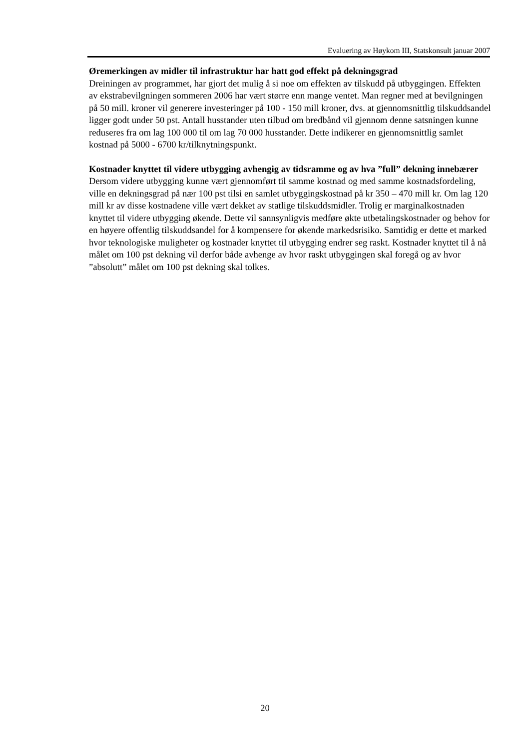Evaluering av Høykom III, Statskonsult januar 2007
Øremerkingen av midler til infrastruktur har hatt god effekt på dekningsgrad
Dreiningen av programmet, har gjort det mulig å si noe om effekten av tilskudd på utbyggingen. Effekten av ekstrabevilgningen sommeren 2006 har vært større enn mange ventet. Man regner med at bevilgningen på 50 mill. kroner vil generere investeringer på 100 - 150 mill kroner, dvs. at gjennomsnittlig tilskuddsandel ligger godt under 50 pst. Antall husstander uten tilbud om bredbånd vil gjennom denne satsningen kunne reduseres fra om lag 100 000 til om lag 70 000 husstander. Dette indikerer en gjennomsnittlig samlet kostnad på 5000 - 6700 kr/tilknytningspunkt.
Kostnader knyttet til videre utbygging avhengig av tidsramme og av hva ”full” dekning innebærer
Dersom videre utbygging kunne vært gjennomført til samme kostnad og med samme kostnadsfordeling, ville en dekningsgrad på nær 100 pst tilsi en samlet utbyggingskostnad på kr 350 – 470 mill kr. Om lag 120 mill kr av disse kostnadene ville vært dekket av statlige tilskuddsmidler. Trolig er marginalkostnaden knyttet til videre utbygging økende. Dette vil sannsynligvis medføre økte utbetalingskostnader og behov for en høyere offentlig tilskuddsandel for å kompensere for økende markedsrisiko. Samtidig er dette et marked hvor teknologiske muligheter og kostnader knyttet til utbygging endrer seg raskt. Kostnader knyttet til å nå målet om 100 pst dekning vil derfor både avhenge av hvor raskt utbyggingen skal foregå og av hvor ”absolutt” målet om 100 pst dekning skal tolkes.
20